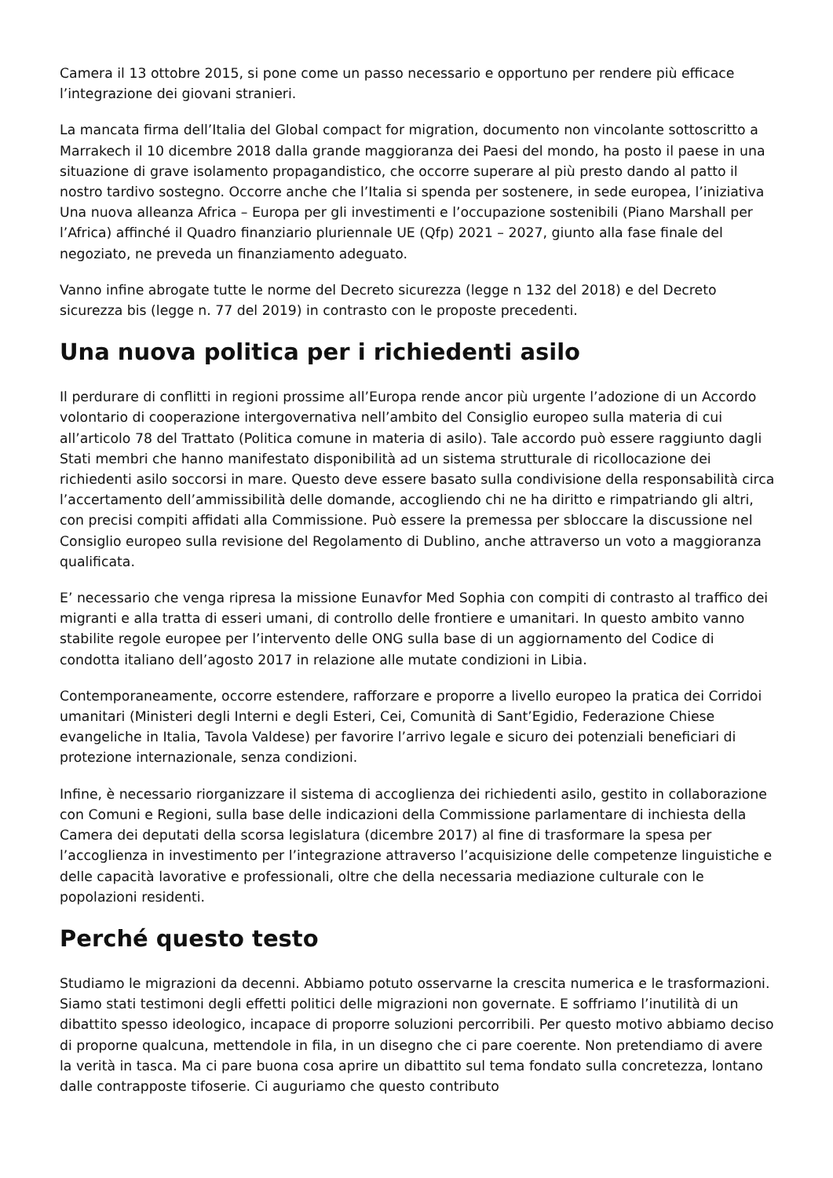Camera il 13 ottobre 2015, si pone come un passo necessario e opportuno per rendere più efficace l’integrazione dei giovani stranieri.
La mancata firma dell’Italia del Global compact for migration, documento non vincolante sottoscritto a Marrakech il 10 dicembre 2018 dalla grande maggioranza dei Paesi del mondo, ha posto il paese in una situazione di grave isolamento propagandistico, che occorre superare al più presto dando al patto il nostro tardivo sostegno. Occorre anche che l’Italia si spenda per sostenere, in sede europea, l’iniziativa Una nuova alleanza Africa – Europa per gli investimenti e l’occupazione sostenibili (Piano Marshall per l’Africa) affinché il Quadro finanziario pluriennale UE (Qfp) 2021 – 2027, giunto alla fase finale del negoziato, ne preveda un finanziamento adeguato.
Vanno infine abrogate tutte le norme del Decreto sicurezza (legge n 132 del 2018) e del Decreto sicurezza bis (legge n. 77 del 2019) in contrasto con le proposte precedenti.
Una nuova politica per i richiedenti asilo
Il perdurare di conflitti in regioni prossime all’Europa rende ancor più urgente l’adozione di un Accordo volontario di cooperazione intergovernativa nell’ambito del Consiglio europeo sulla materia di cui all’articolo 78 del Trattato (Politica comune in materia di asilo). Tale accordo può essere raggiunto dagli Stati membri che hanno manifestato disponibilità ad un sistema strutturale di ricollocazione dei richiedenti asilo soccorsi in mare. Questo deve essere basato sulla condivisione della responsabilità circa l’accertamento dell’ammissibilità delle domande, accogliendo chi ne ha diritto e rimpatriando gli altri, con precisi compiti affidati alla Commissione. Può essere la premessa per sbloccare la discussione nel Consiglio europeo sulla revisione del Regolamento di Dublino, anche attraverso un voto a maggioranza qualificata.
E’ necessario che venga ripresa la missione Eunavfor Med Sophia con compiti di contrasto al traffico dei migranti e alla tratta di esseri umani, di controllo delle frontiere e umanitari. In questo ambito vanno stabilite regole europee per l’intervento delle ONG sulla base di un aggiornamento del Codice di condotta italiano dell’agosto 2017 in relazione alle mutate condizioni in Libia.
Contemporaneamente, occorre estendere, rafforzare e proporre a livello europeo la pratica dei Corridoi umanitari (Ministeri degli Interni e degli Esteri, Cei, Comunità di Sant’Egidio, Federazione Chiese evangeliche in Italia, Tavola Valdese) per favorire l’arrivo legale e sicuro dei potenziali beneficiari di protezione internazionale, senza condizioni.
Infine, è necessario riorganizzare il sistema di accoglienza dei richiedenti asilo, gestito in collaborazione con Comuni e Regioni, sulla base delle indicazioni della Commissione parlamentare di inchiesta della Camera dei deputati della scorsa legislatura (dicembre 2017) al fine di trasformare la spesa per l’accoglienza in investimento per l’integrazione attraverso l’acquisizione delle competenze linguistiche e delle capacità lavorative e professionali, oltre che della necessaria mediazione culturale con le popolazioni residenti.
Perché questo testo
Studiamo le migrazioni da decenni. Abbiamo potuto osservarne la crescita numerica e le trasformazioni. Siamo stati testimoni degli effetti politici delle migrazioni non governate. E soffriamo l’inutilità di un dibattito spesso ideologico, incapace di proporre soluzioni percorribili. Per questo motivo abbiamo deciso di proporne qualcuna, mettendole in fila, in un disegno che ci pare coerente. Non pretendiamo di avere la verità in tasca. Ma ci pare buona cosa aprire un dibattito sul tema fondato sulla concretezza, lontano dalle contrapposte tifoserie. Ci auguriamo che questo contributo